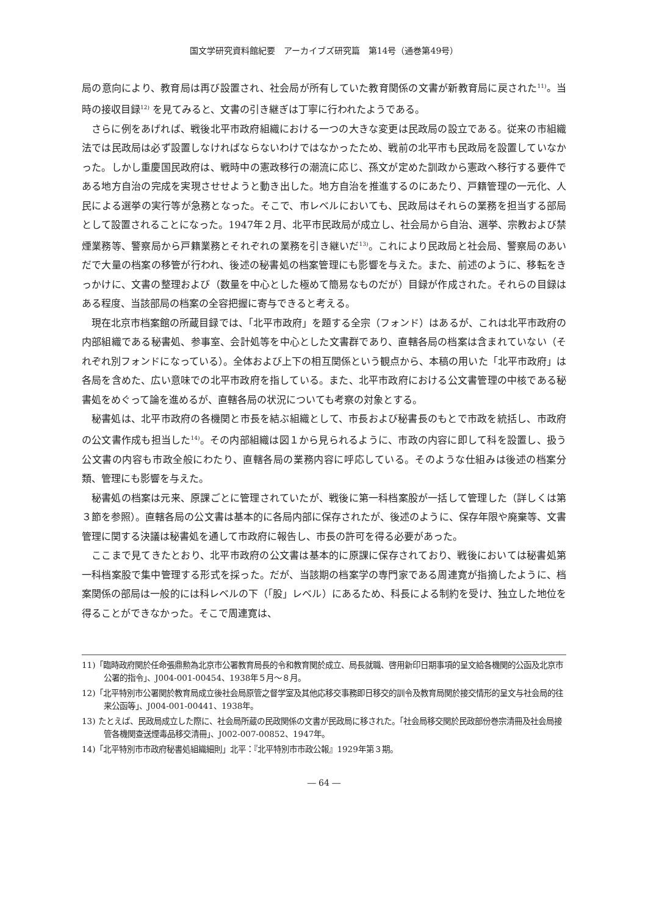国文学研究資料館紀要　アーカイブズ研究篇　第14号（通巻第49号）
局の意向により、教育局は再び設置され、社会局が所有していた教育関係の文書が新教育局に戻された<sup>11)</sup>。当時の接収目録<sup>12)</sup> を見てみると、文書の引き継ぎは丁寧に行われたようである。
さらに例をあげれば、戦後北平市政府組織における一つの大きな変更は民政局の設立である。従来の市組織法では民政局は必ず設置しなければならないわけではなかったため、戦前の北平市も民政局を設置していなかった。しかし重慶国民政府は、戦時中の憲政移行の潮流に応じ、孫文が定めた訓政から憲政へ移行する要件である地方自治の完成を実現させせようと動き出した。地方自治を推進するのにあたり、戸籍管理の一元化、人民による選挙の実行等が急務となった。そこで、市レベルにおいても、民政局はそれらの業務を担当する部局として設置されることになった。1947年２月、北平市民政局が成立し、社会局から自治、選挙、宗教および禁煙業務等、警察局から戸籍業務とそれぞれの業務を引き継いだ<sup>13)</sup>。これにより民政局と社会局、警察局のあいだで大量の档案の移管が行われ、後述の秘書処の档案管理にも影響を与えた。また、前述のように、移転をきっかけに、文書の整理および（数量を中心とした極めて簡易なものだが）目録が作成された。それらの目録はある程度、当該部局の档案の全容把握に寄与できると考える。
現在北京市档案館の所蔵目録では、「北平市政府」を題する全宗（フォンド）はあるが、これは北平市政府の内部組織である秘書処、参事室、会計処等を中心とした文書群であり、直轄各局の档案は含まれていない（それぞれ別フォンドになっている）。全体および上下の相互関係という観点から、本稿の用いた「北平市政府」は各局を含めた、広い意味での北平市政府を指している。また、北平市政府における公文書管理の中核である秘書処をめぐって論を進めるが、直轄各局の状況についても考察の対象とする。
秘書処は、北平市政府の各機関と市長を結ぶ組織として、市長および秘書長のもとで市政を統括し、市政府の公文書作成も担当した<sup>14)</sup>。その内部組織は図１から見られるように、市政の内容に即して科を設置し、扱う公文書の内容も市政全般にわたり、直轄各局の業務内容に呼応している。そのような仕組みは後述の档案分類、管理にも影響を与えた。
秘書処の档案は元来、原課ごとに管理されていたが、戦後に第一科档案股が一括して管理した（詳しくは第３節を参照）。直轄各局の公文書は基本的に各局内部に保存されたが、後述のように、保存年限や廃棄等、文書管理に関する決議は秘書処を通して市政府に報告し、市長の許可を得る必要があった。
ここまで見てきたとおり、北平市政府の公文書は基本的に原課に保存されており、戦後においては秘書処第一科档案股で集中管理する形式を採った。だが、当該期の档案学の専門家である周連寛が指摘したように、档案関係の部局は一般的には科レベルの下（「股」レベル）にあるため、科長による制約を受け、独立した地位を得ることができなかった。そこで周連寛は、
11)「臨時政府関於任命張鼎勲為北京市公署教育局長的令和教育関於成立、局長就職、啓用新印日期事項的呈文給各機関的公函及北京市公署的指令」、J004-001-00454、1938年５月～８月。
12)「北平特別市公署関於教育局成立後社会局原管之督学室及其他応移交事務即日移交的訓令及教育局関於接交情形的呈文与社会局的往来公函等」、J004-001-00441、1938年。
13) たとえば、民政局成立した際に、社会局所蔵の民政関係の文書が民政局に移された。「社会局移交関於民政部份巻宗清冊及社会局接管各機関查送煙毒品移交清冊」、J002-007-00852、1947年。
14)「北平特別市市政府秘書処組織細則」北平：『北平特別市市政公報』1929年第３期。
― 64 ―